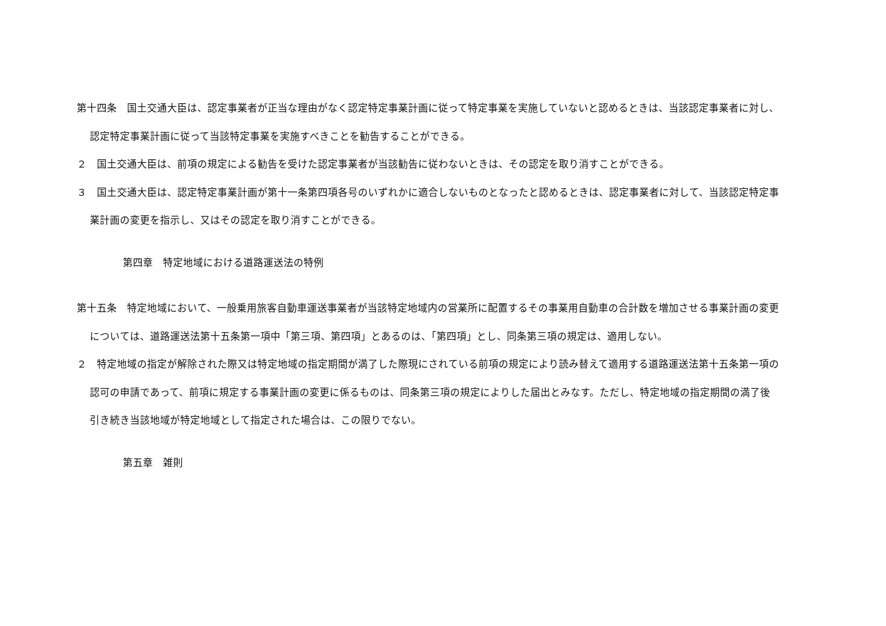第十四条　国土交通大臣は、認定事業者が正当な理由がなく認定特定事業計画に従って特定事業を実施していないと認めるときは、当該認定事業者に対し、認定特定事業計画に従って当該特定事業を実施すべきことを勧告することができる。
２　国土交通大臣は、前項の規定による勧告を受けた認定事業者が当該勧告に従わないときは、その認定を取り消すことができる。
３　国土交通大臣は、認定特定事業計画が第十一条第四項各号のいずれかに適合しないものとなったと認めるときは、認定事業者に対して、当該認定特定事業計画の変更を指示し、又はその認定を取り消すことができる。
第四章　特定地域における道路運送法の特例
第十五条　特定地域において、一般乗用旅客自動車運送事業者が当該特定地域内の営業所に配置するその事業用自動車の合計数を増加させる事業計画の変更については、道路運送法第十五条第一項中「第三項、第四項」とあるのは、「第四項」とし、同条第三項の規定は、適用しない。
２　特定地域の指定が解除された際又は特定地域の指定期間が満了した際現にされている前項の規定により読み替えて適用する道路運送法第十五条第一項の認可の申請であって、前項に規定する事業計画の変更に係るものは、同条第三項の規定によりした届出とみなす。ただし、特定地域の指定期間の満了後引き続き当該地域が特定地域として指定された場合は、この限りでない。
第五章　雑則